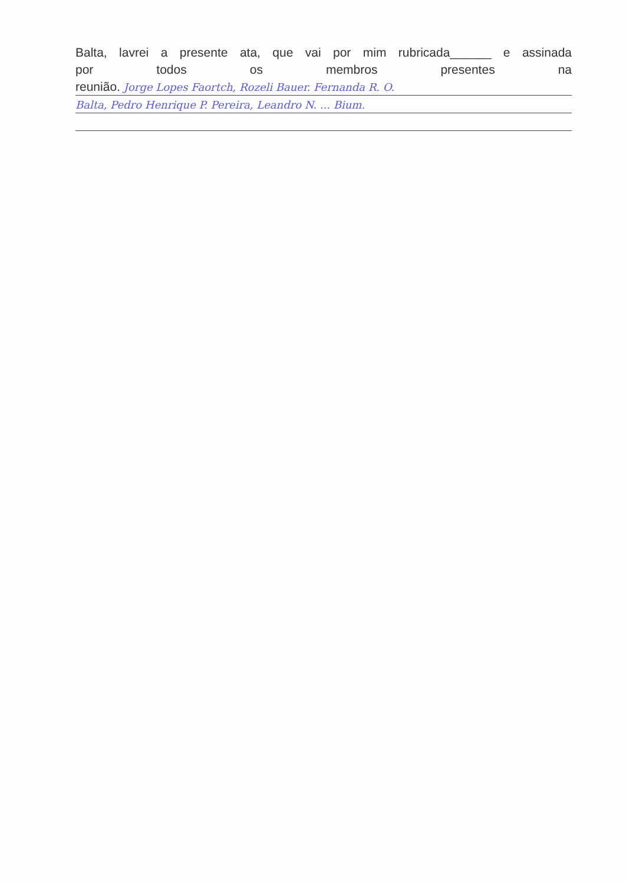Balta, lavrei a presente ata, que vai por mim rubricada______ e assinada
por todos os membros presentes na
reunião. Jorge Lopes Faortch, Rozeli Bauer. Fernanda R. O.
Balta, Pedro Henrique P. Pereira, Leandro N. ... Bium.